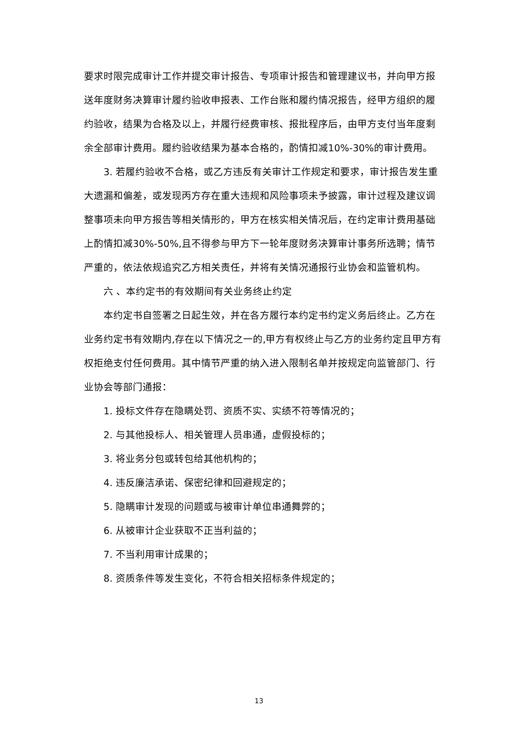要求时限完成审计工作并提交审计报告、专项审计报告和管理建议书，并向甲方报送年度财务决算审计履约验收申报表、工作台账和履约情况报告，经甲方组织的履约验收，结果为合格及以上，并履行经费审核、报批程序后，由甲方支付当年度剩余全部审计费用。履约验收结果为基本合格的，酌情扣减10%-30%的审计费用。
3. 若履约验收不合格，或乙方违反有关审计工作规定和要求，审计报告发生重大遗漏和偏差，或发现丙方存在重大违规和风险事项未予披露，审计过程及建议调整事项未向甲方报告等相关情形的，甲方在核实相关情况后，在约定审计费用基础上酌情扣减30%-50%,且不得参与甲方下一轮年度财务决算审计事务所选聘；情节严重的，依法依规追究乙方相关责任，并将有关情况通报行业协会和监管机构。
六 、本约定书的有效期间有关业务终止约定
本约定书自签署之日起生效，并在各方履行本约定书约定义务后终止。乙方在业务约定书有效期内,存在以下情况之一的,甲方有权终止与乙方的业务约定且甲方有权拒绝支付任何费用。其中情节严重的纳入进入限制名单并按规定向监管部门、行业协会等部门通报：
1. 投标文件存在隐瞒处罚、资质不实、实绩不符等情况的；
2. 与其他投标人、相关管理人员串通，虚假投标的；
3. 将业务分包或转包给其他机构的；
4. 违反廉洁承诺、保密纪律和回避规定的；
5. 隐瞒审计发现的问题或与被审计单位串通舞弊的；
6. 从被审计企业获取不正当利益的；
7. 不当利用审计成果的；
8. 资质条件等发生变化，不符合相关招标条件规定的；
13